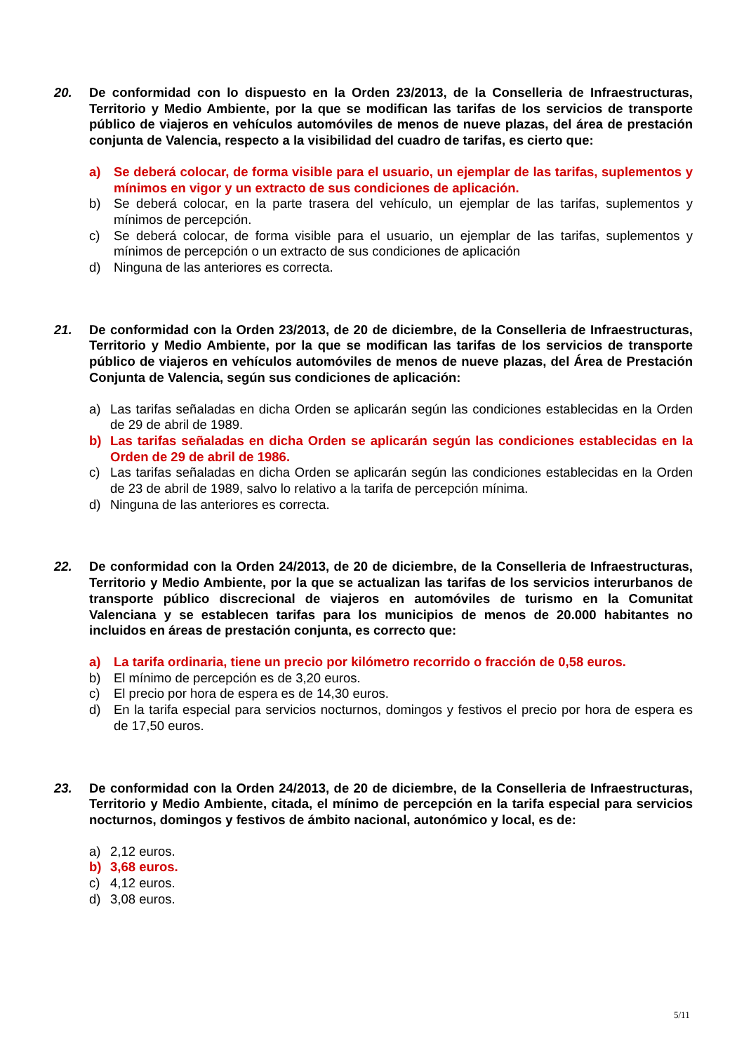20. De conformidad con lo dispuesto en la Orden 23/2013, de la Conselleria de Infraestructuras, Territorio y Medio Ambiente, por la que se modifican las tarifas de los servicios de transporte público de viajeros en vehículos automóviles de menos de nueve plazas, del área de prestación conjunta de Valencia, respecto a la visibilidad del cuadro de tarifas, es cierto que:
a) Se deberá colocar, de forma visible para el usuario, un ejemplar de las tarifas, suplementos y mínimos en vigor y un extracto de sus condiciones de aplicación.
b) Se deberá colocar, en la parte trasera del vehículo, un ejemplar de las tarifas, suplementos y mínimos de percepción.
c) Se deberá colocar, de forma visible para el usuario, un ejemplar de las tarifas, suplementos y mínimos de percepción o un extracto de sus condiciones de aplicación
d) Ninguna de las anteriores es correcta.
21. De conformidad con la Orden 23/2013, de 20 de diciembre, de la Conselleria de Infraestructuras, Territorio y Medio Ambiente, por la que se modifican las tarifas de los servicios de transporte público de viajeros en vehículos automóviles de menos de nueve plazas, del Área de Prestación Conjunta de Valencia, según sus condiciones de aplicación:
a) Las tarifas señaladas en dicha Orden se aplicarán según las condiciones establecidas en la Orden de 29 de abril de 1989.
b) Las tarifas señaladas en dicha Orden se aplicarán según las condiciones establecidas en la Orden de 29 de abril de 1986.
c) Las tarifas señaladas en dicha Orden se aplicarán según las condiciones establecidas en la Orden de 23 de abril de 1989, salvo lo relativo a la tarifa de percepción mínima.
d) Ninguna de las anteriores es correcta.
22. De conformidad con la Orden 24/2013, de 20 de diciembre, de la Conselleria de Infraestructuras, Territorio y Medio Ambiente, por la que se actualizan las tarifas de los servicios interurbanos de transporte público discrecional de viajeros en automóviles de turismo en la Comunitat Valenciana y se establecen tarifas para los municipios de menos de 20.000 habitantes no incluidos en áreas de prestación conjunta, es correcto que:
a) La tarifa ordinaria, tiene un precio por kilómetro recorrido o fracción de 0,58 euros.
b) El mínimo de percepción es de 3,20 euros.
c) El precio por hora de espera es de 14,30 euros.
d) En la tarifa especial para servicios nocturnos, domingos y festivos el precio por hora de espera es de 17,50 euros.
23. De conformidad con la Orden 24/2013, de 20 de diciembre, de la Conselleria de Infraestructuras, Territorio y Medio Ambiente, citada, el mínimo de percepción en la tarifa especial para servicios nocturnos, domingos y festivos de ámbito nacional, autonómico y local, es de:
a) 2,12 euros.
b) 3,68 euros.
c) 4,12 euros.
d) 3,08 euros.
5/11